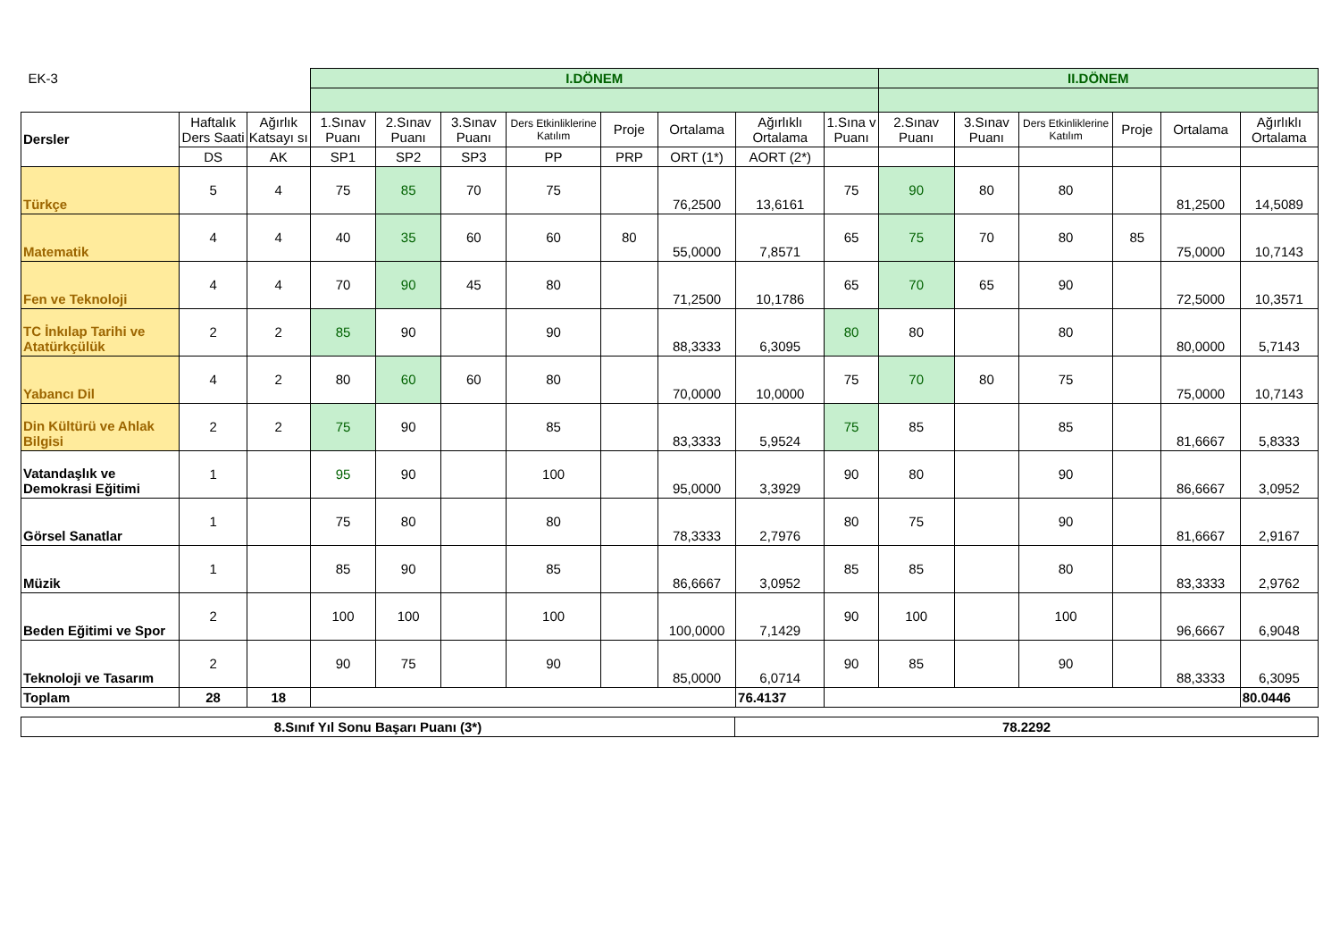| EK-3 | | | I.DÖNEM | | | | | | | | II.DÖNEM | | | | | |
| Dersler | Haftalık Ders Saati | Ağırlık Katsayı sı | 1.Sınav Puanı | 2.Sınav Puanı | 3.Sınav Puanı | Ders Etkinliklerine Katılım | Proje | Ortalama | Ağırlıklı Ortalama | 1.Sına v Puanı | 2.Sınav Puanı | 3.Sınav Puanı | Ders Etkinliklerine Katılım | Proje | Ortalama | Ağırlıklı Ortalama |
| | DS | AK | SP1 | SP2 | SP3 | PP | PRP | ORT (1*) | AORT (2*) | | | | | | | |
| Türkçe | 5 | 4 | 75 | 85 | 70 | 75 | | 76,2500 | 13,6161 | 75 | 90 | 80 | 80 | | 81,2500 | 14,5089 |
| Matematik | 4 | 4 | 40 | 35 | 60 | 60 | 80 | 55,0000 | 7,8571 | 65 | 75 | 70 | 80 | 85 | 75,0000 | 10,7143 |
| Fen ve Teknoloji | 4 | 4 | 70 | 90 | 45 | 80 | | 71,2500 | 10,1786 | 65 | 70 | 65 | 90 | | 72,5000 | 10,3571 |
| TC İnkılap Tarihi ve Atatürkçülük | 2 | 2 | 85 | 90 | | 90 | | 88,3333 | 6,3095 | 80 | 80 | | 80 | | 80,0000 | 5,7143 |
| Yabancı Dil | 4 | 2 | 80 | 60 | 60 | 80 | | 70,0000 | 10,0000 | 75 | 70 | 80 | 75 | | 75,0000 | 10,7143 |
| Din Kültürü ve Ahlak Bilgisi | 2 | 2 | 75 | 90 | | 85 | | 83,3333 | 5,9524 | 75 | 85 | | 85 | | 81,6667 | 5,8333 |
| Vatandaşlık ve Demokrasi Eğitimi | 1 | | 95 | 90 | | 100 | | 95,0000 | 3,3929 | 90 | 80 | | 90 | | 86,6667 | 3,0952 |
| Görsel Sanatlar | 1 | | 75 | 80 | | 80 | | 78,3333 | 2,7976 | 80 | 75 | | 90 | | 81,6667 | 2,9167 |
| Müzik | 1 | | 85 | 90 | | 85 | | 86,6667 | 3,0952 | 85 | 85 | | 80 | | 83,3333 | 2,9762 |
| Beden Eğitimi ve Spor | 2 | | 100 | 100 | | 100 | | 100,0000 | 7,1429 | 90 | 100 | | 100 | | 96,6667 | 6,9048 |
| Teknoloji ve Tasarım | 2 | | 90 | 75 | | 90 | | 85,0000 | 6,0714 | 90 | 85 | | 90 | | 88,3333 | 6,3095 |
| Toplam | 28 | 18 | | | | | | | 76.4137 | | | | | | | 80.0446 |
| 8.Sınıf Yıl Sonu Başarı Puanı (3*) | 78.2292 |